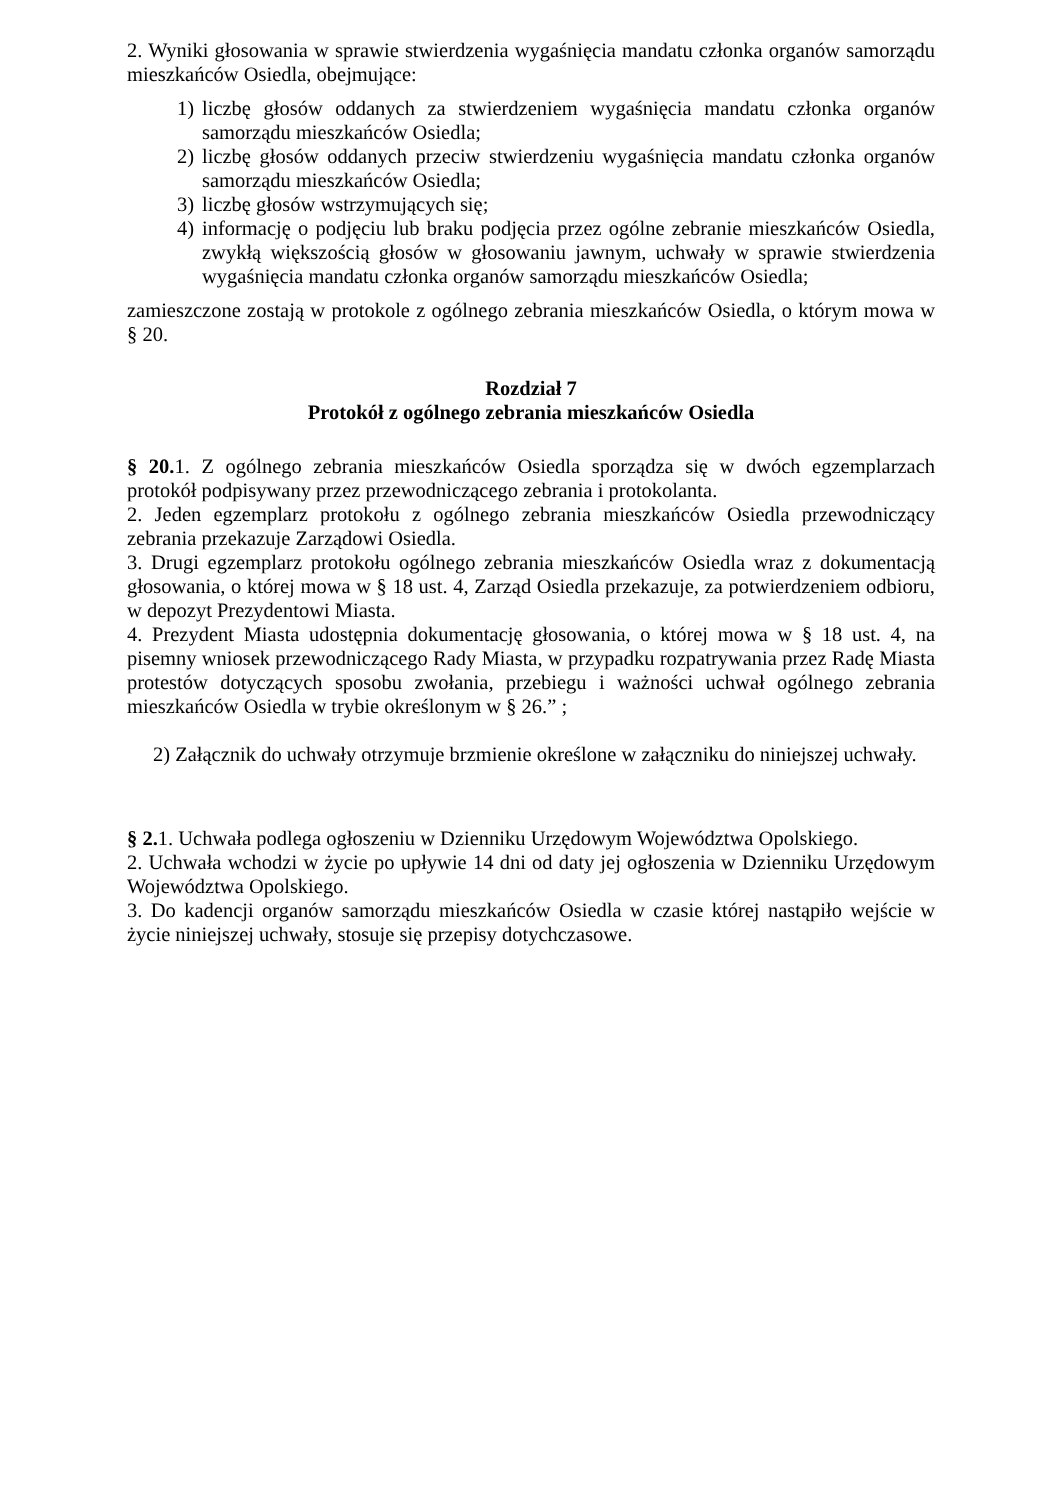2. Wyniki głosowania w sprawie stwierdzenia wygaśnięcia mandatu członka organów samorządu mieszkańców Osiedla, obejmujące:
1) liczbę głosów oddanych za stwierdzeniem wygaśnięcia mandatu członka organów samorządu mieszkańców Osiedla;
2) liczbę głosów oddanych przeciw stwierdzeniu wygaśnięcia mandatu członka organów samorządu mieszkańców Osiedla;
3) liczbę głosów wstrzymujących się;
4) informację o podjęciu lub braku podjęcia przez ogólne zebranie mieszkańców Osiedla, zwykłą większością głosów w głosowaniu jawnym, uchwały w sprawie stwierdzenia wygaśnięcia mandatu członka organów samorządu mieszkańców Osiedla;
zamieszczone zostają w protokole z ogólnego zebrania mieszkańców Osiedla, o którym mowa w § 20.
Rozdział 7
Protokół z ogólnego zebrania mieszkańców Osiedla
§ 20. 1. Z ogólnego zebrania mieszkańców Osiedla sporządza się w dwóch egzemplarzach protokół podpisywany przez przewodniczącego zebrania i protokolanta.
2. Jeden egzemplarz protokołu z ogólnego zebrania mieszkańców Osiedla przewodniczący zebrania przekazuje Zarządowi Osiedla.
3. Drugi egzemplarz protokołu ogólnego zebrania mieszkańców Osiedla wraz z dokumentacją głosowania, o której mowa w § 18 ust. 4, Zarząd Osiedla przekazuje, za potwierdzeniem odbioru, w depozyt Prezydentowi Miasta.
4. Prezydent Miasta udostępnia dokumentację głosowania, o której mowa w § 18 ust. 4, na pisemny wniosek przewodniczącego Rady Miasta, w przypadku rozpatrywania przez Radę Miasta protestów dotyczących sposobu zwołania, przebiegu i ważności uchwał ogólnego zebrania mieszkańców Osiedla w trybie określonym w § 26.” ;
2) Załącznik do uchwały otrzymuje brzmienie określone w załączniku do niniejszej uchwały.
§ 2. 1. Uchwała podlega ogłoszeniu w Dzienniku Urzędowym Województwa Opolskiego.
2. Uchwała wchodzi w życie po upływie 14 dni od daty jej ogłoszenia w Dzienniku Urzędowym Województwa Opolskiego.
3. Do kadencji organów samorządu mieszkańców Osiedla w czasie której nastąpiło wejście w życie niniejszej uchwały, stosuje się przepisy dotychczasowe.